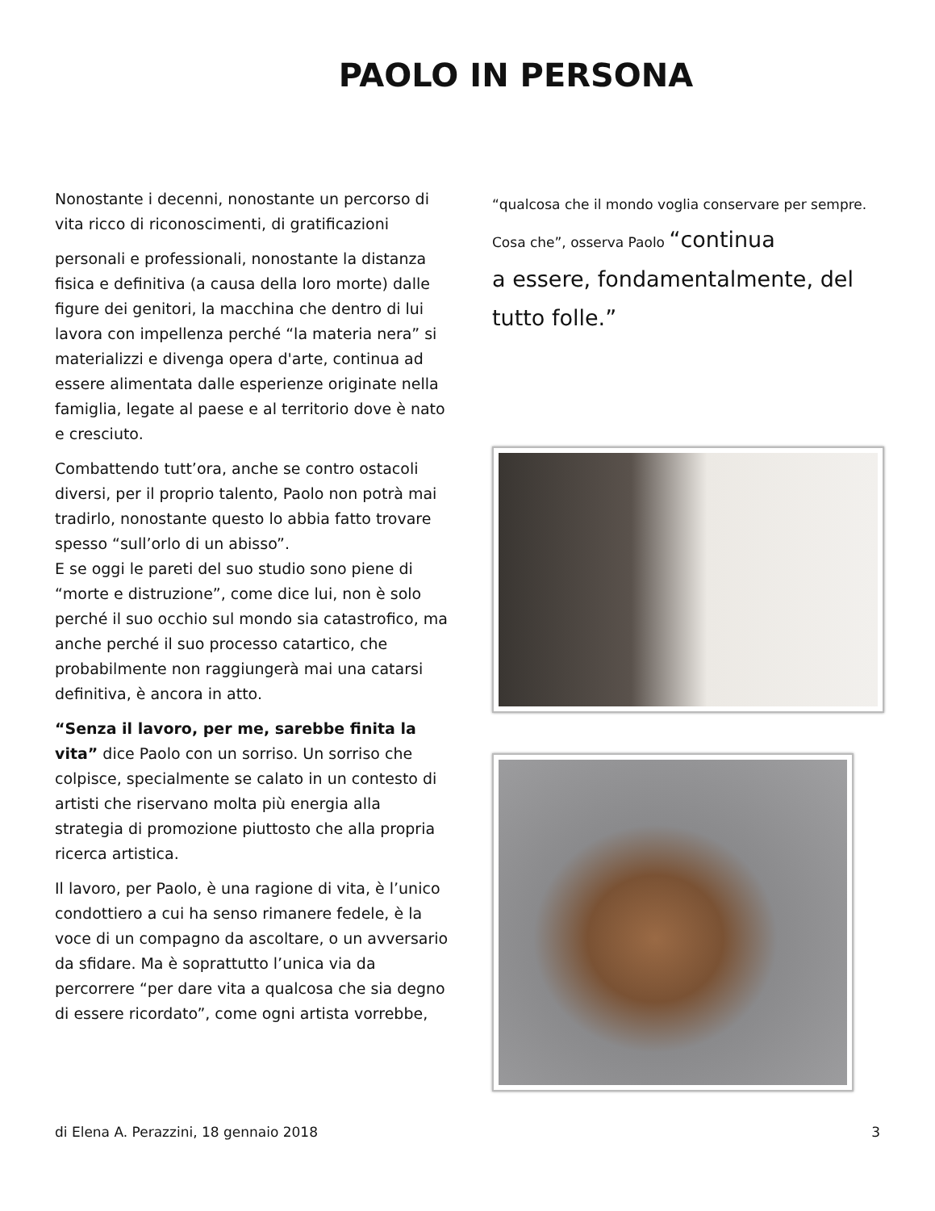PAOLO IN PERSONA
Nonostante i decenni, nonostante un percorso di vita ricco di riconoscimenti, di gratificazioni
personali e professionali, nonostante la distanza fisica e definitiva (a causa della loro morte) dalle figure dei genitori, la macchina che dentro di lui lavora con impellenza perché “la materia nera” si materializzi e divenga opera d'arte, continua ad essere alimentata dalle esperienze originate nella famiglia, legate al paese e al territorio dove è nato e cresciuto.
Combattendo tutt’ora, anche se contro ostacoli diversi, per il proprio talento, Paolo non potrà mai tradirlo, nonostante questo lo abbia fatto trovare spesso “sull’orlo di un abisso”.
E se oggi le pareti del suo studio sono piene di “morte e distruzione”, come dice lui, non è solo perché il suo occhio sul mondo sia catastrofico, ma anche perché il suo processo catartico, che probabilmente non raggiungerà mai una catarsi definitiva, è ancora in atto.
“Senza il lavoro, per me, sarebbe finita la vita” dice Paolo con un sorriso. Un sorriso che colpisce, specialmente se calato in un contesto di artisti che riservano molta più energia alla strategia di promozione piuttosto che alla propria ricerca artistica.
Il lavoro, per Paolo, è una ragione di vita, è l’unico condottiero a cui ha senso rimanere fedele, è la voce di un compagno da ascoltare, o un avversario da sfidare. Ma è soprattutto l’unica via da percorrere “per dare vita a qualcosa che sia degno di essere ricordato”, come ogni artista vorrebbe,
“qualcosa che il mondo voglia conservare per sempre. Cosa che”, osserva Paolo “continua
a essere, fondamentalmente, del tutto folle.”
di Elena A. Perazzini, 18 gennaio 2018 3